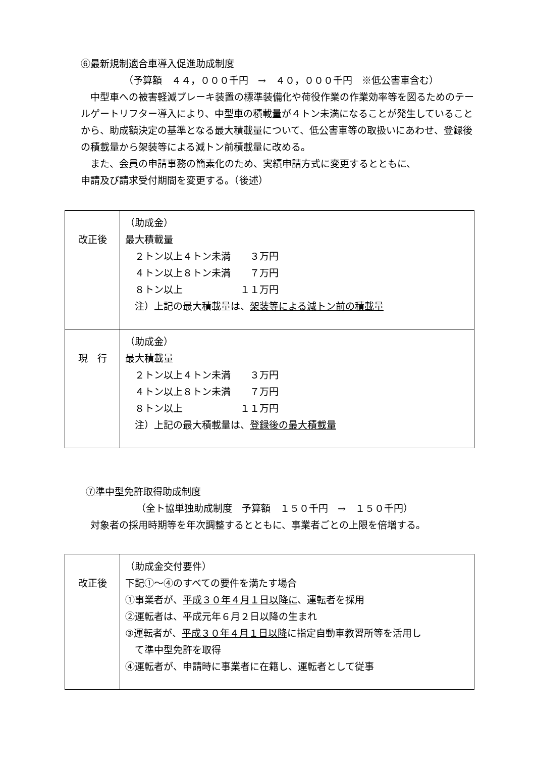⑥最新規制適合車導入促進助成制度
（予算額　４４，０００千円　→　４０，０００千円　※低公害車含む）
　中型車への被害軽減ブレーキ装置の標準装備化や荷役作業の作業効率等を図るためのテールゲートリフター導入により、中型車の積載量が４トン未満になることが発生していることから、助成額決定の基準となる最大積載量について、低公害車等の取扱いにあわせ、登録後の積載量から架装等による減トン前積載量に改める。
　また、会員の申請事務の簡素化のため、実績申請方式に変更するとともに、
申請及び請求受付期間を変更する。（後述）
| 改正後 | （助成金） 最大積載量 ２トン以上４トン未満 ３万円 ４トン以上８トン未満 ７万円 ８トン以上 １１万円 注）上記の最大積載量は、 架装等による減トン前の積載量 |
| 現 行 | （助成金） 最大積載量 ２トン以上４トン未満 ３万円 ４トン以上８トン未満 ７万円 ８トン以上 １１万円 注）上記の最大積載量は、 登録後の最大積載量 |
⑦準中型免許取得助成制度
（全ト協単独助成制度　予算額　１５０千円　→　１５０千円）
　対象者の採用時期等を年次調整するとともに、事業者ごとの上限を倍増する。
| 改正後 | （助成金交付要件） 下記①～④のすべての要件を満たす場合 ①事業者が、 平成３０年４月１日以降に 、運転者を採用 ②運転者は、平成元年６月２日以降の生まれ ③運転者が、 平成３０年４月１日以降 に指定自動車教習所等を活用し て準中型免許を取得 ④運転者が、申請時に事業者に在籍し、運転者として従事 |